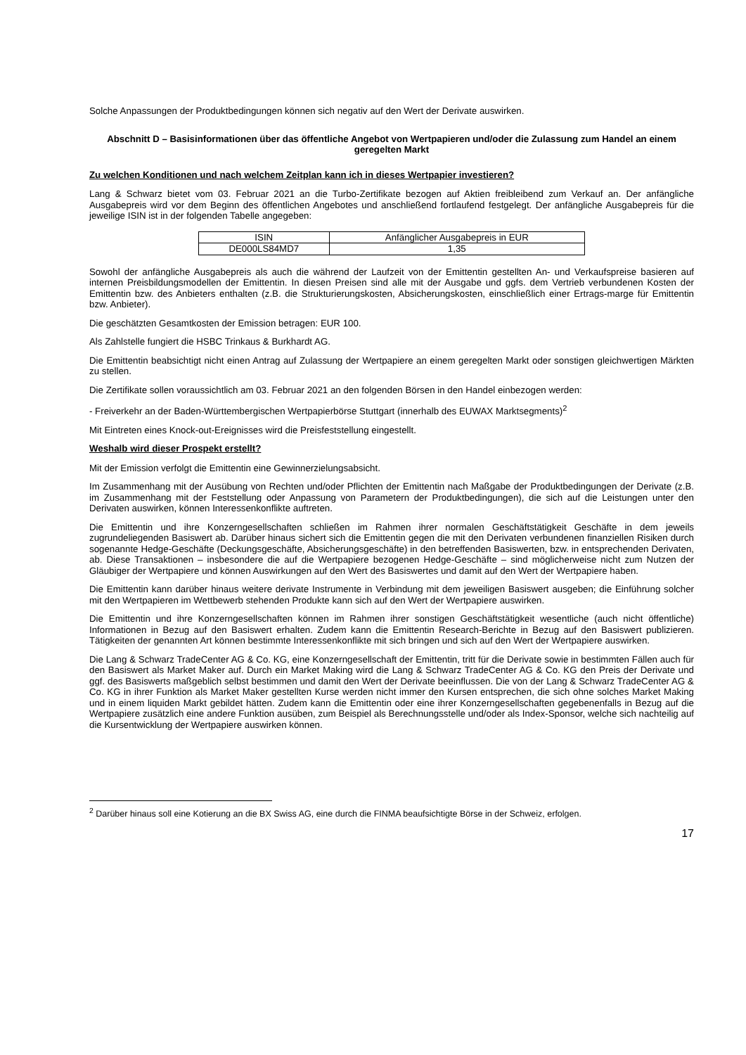Solche Anpassungen der Produktbedingungen können sich negativ auf den Wert der Derivate auswirken.
Abschnitt D – Basisinformationen über das öffentliche Angebot von Wertpapieren und/oder die Zulassung zum Handel an einem geregelten Markt
Zu welchen Konditionen und nach welchem Zeitplan kann ich in dieses Wertpapier investieren?
Lang & Schwarz bietet vom 03. Februar 2021 an die Turbo-Zertifikate bezogen auf Aktien freibleibend zum Verkauf an. Der anfängliche Ausgabepreis wird vor dem Beginn des öffentlichen Angebotes und anschließend fortlaufend festgelegt. Der anfängliche Ausgabepreis für die jeweilige ISIN ist in der folgenden Tabelle angegeben:
| ISIN | Anfänglicher Ausgabepreis in EUR |
| --- | --- |
| DE000LS84MD7 | 1,35 |
Sowohl der anfängliche Ausgabepreis als auch die während der Laufzeit von der Emittentin gestellten An- und Verkaufspreise basieren auf internen Preisbildungsmodellen der Emittentin. In diesen Preisen sind alle mit der Ausgabe und ggfs. dem Vertrieb verbundenen Kosten der Emittentin bzw. des Anbieters enthalten (z.B. die Strukturierungskosten, Absicherungskosten, einschließlich einer Ertrags-marge für Emittentin bzw. Anbieter).
Die geschätzten Gesamtkosten der Emission betragen: EUR 100.
Als Zahlstelle fungiert die HSBC Trinkaus & Burkhardt AG.
Die Emittentin beabsichtigt nicht einen Antrag auf Zulassung der Wertpapiere an einem geregelten Markt oder sonstigen gleichwertigen Märkten zu stellen.
Die Zertifikate sollen voraussichtlich am 03. Februar 2021 an den folgenden Börsen in den Handel einbezogen werden:
- Freiverkehr an der Baden-Württembergischen Wertpapierbörse Stuttgart (innerhalb des EUWAX Marktsegments)<sup>2</sup>
Mit Eintreten eines Knock-out-Ereignisses wird die Preisfeststellung eingestellt.
Weshalb wird dieser Prospekt erstellt?
Mit der Emission verfolgt die Emittentin eine Gewinnerzielungsabsicht.
Im Zusammenhang mit der Ausübung von Rechten und/oder Pflichten der Emittentin nach Maßgabe der Produktbedingungen der Derivate (z.B. im Zusammenhang mit der Feststellung oder Anpassung von Parametern der Produktbedingungen), die sich auf die Leistungen unter den Derivaten auswirken, können Interessenkonflikte auftreten.
Die Emittentin und ihre Konzerngesellschaften schließen im Rahmen ihrer normalen Geschäftstätigkeit Geschäfte in dem jeweils zugrundeliegenden Basiswert ab. Darüber hinaus sichert sich die Emittentin gegen die mit den Derivaten verbundenen finanziellen Risiken durch sogenannte Hedge-Geschäfte (Deckungsgeschäfte, Absicherungsgeschäfte) in den betreffenden Basiswerten, bzw. in entsprechenden Derivaten, ab. Diese Transaktionen – insbesondere die auf die Wertpapiere bezogenen Hedge-Geschäfte – sind möglicherweise nicht zum Nutzen der Gläubiger der Wertpapiere und können Auswirkungen auf den Wert des Basiswertes und damit auf den Wert der Wertpapiere haben.
Die Emittentin kann darüber hinaus weitere derivate Instrumente in Verbindung mit dem jeweiligen Basiswert ausgeben; die Einführung solcher mit den Wertpapieren im Wettbewerb stehenden Produkte kann sich auf den Wert der Wertpapiere auswirken.
Die Emittentin und ihre Konzerngesellschaften können im Rahmen ihrer sonstigen Geschäftstätigkeit wesentliche (auch nicht öffentliche) Informationen in Bezug auf den Basiswert erhalten. Zudem kann die Emittentin Research-Berichte in Bezug auf den Basiswert publizieren. Tätigkeiten der genannten Art können bestimmte Interessenkonflikte mit sich bringen und sich auf den Wert der Wertpapiere auswirken.
Die Lang & Schwarz TradeCenter AG & Co. KG, eine Konzerngesellschaft der Emittentin, tritt für die Derivate sowie in bestimmten Fällen auch für den Basiswert als Market Maker auf. Durch ein Market Making wird die Lang & Schwarz TradeCenter AG & Co. KG den Preis der Derivate und ggf. des Basiswerts maßgeblich selbst bestimmen und damit den Wert der Derivate beeinflussen. Die von der Lang & Schwarz TradeCenter AG & Co. KG in ihrer Funktion als Market Maker gestellten Kurse werden nicht immer den Kursen entsprechen, die sich ohne solches Market Making und in einem liquiden Markt gebildet hätten. Zudem kann die Emittentin oder eine ihrer Konzerngesellschaften gegebenenfalls in Bezug auf die Wertpapiere zusätzlich eine andere Funktion ausüben, zum Beispiel als Berechnungsstelle und/oder als Index-Sponsor, welche sich nachteilig auf die Kursentwicklung der Wertpapiere auswirken können.
<sup>2</sup> Darüber hinaus soll eine Kotierung an die BX Swiss AG, eine durch die FINMA beaufsichtigte Börse in der Schweiz, erfolgen.
17